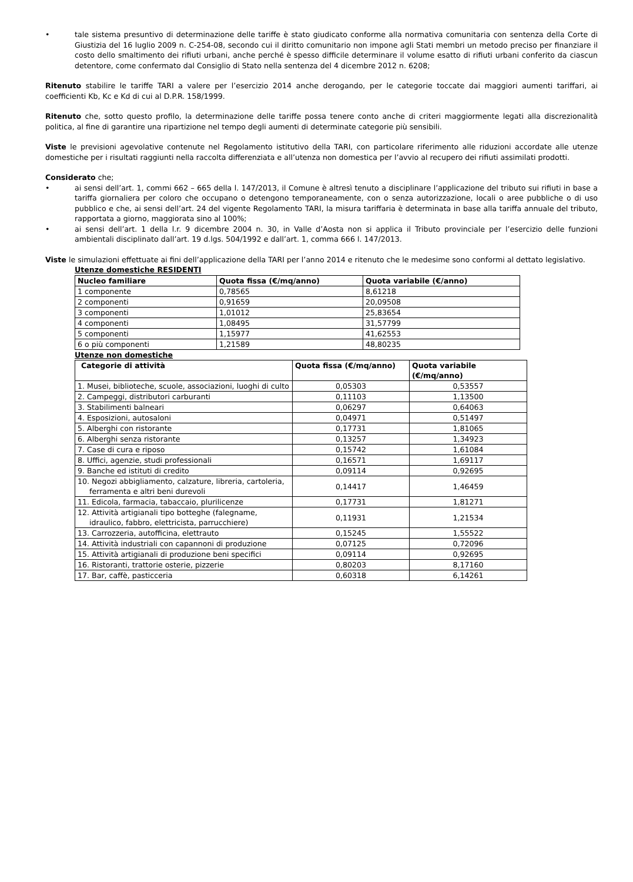• tale sistema presuntivo di determinazione delle tariffe è stato giudicato conforme alla normativa comunitaria con sentenza della Corte di Giustizia del 16 luglio 2009 n. C-254-08, secondo cui il diritto comunitario non impone agli Stati membri un metodo preciso per finanziare il costo dello smaltimento dei rifiuti urbani, anche perché è spesso difficile determinare il volume esatto di rifiuti urbani conferito da ciascun detentore, come confermato dal Consiglio di Stato nella sentenza del 4 dicembre 2012 n. 6208;
Ritenuto stabilire le tariffe TARI a valere per l’esercizio 2014 anche derogando, per le categorie toccate dai maggiori aumenti tariffari, ai coefficienti Kb, Kc e Kd di cui al D.P.R. 158/1999.
Ritenuto che, sotto questo profilo, la determinazione delle tariffe possa tenere conto anche di criteri maggiormente legati alla discrezionalità politica, al fine di garantire una ripartizione nel tempo degli aumenti di determinate categorie più sensibili.
Viste le previsioni agevolative contenute nel Regolamento istitutivo della TARI, con particolare riferimento alle riduzioni accordate alle utenze domestiche per i risultati raggiunti nella raccolta differenziata e all’utenza non domestica per l’avvio al recupero dei rifiuti assimilati prodotti.
Considerato che;
• ai sensi dell’art. 1, commi 662 – 665 della l. 147/2013, il Comune è altresì tenuto a disciplinare l’applicazione del tributo sui rifiuti in base a tariffa giornaliera per coloro che occupano o detengono temporaneamente, con o senza autorizzazione, locali o aree pubbliche o di uso pubblico e che, ai sensi dell’art. 24 del vigente Regolamento TARI, la misura tariffaria è determinata in base alla tariffa annuale del tributo, rapportata a giorno, maggiorata sino al 100%;
• ai sensi dell’art. 1 della l.r. 9 dicembre 2004 n. 30, in Valle d’Aosta non si applica il Tributo provinciale per l’esercizio delle funzioni ambientali disciplinato dall’art. 19 d.lgs. 504/1992 e dall’art. 1, comma 666 l. 147/2013.
Viste le simulazioni effettuate ai fini dell’applicazione della TARI per l’anno 2014 e ritenuto che le medesime sono conformi al dettato legislativo.
Utenze domestiche RESIDENTI
| Nucleo familiare | Quota fissa (€/mq/anno) | Quota variabile (€/anno) |
| --- | --- | --- |
| 1 componente | 0,78565 | 8,61218 |
| 2 componenti | 0,91659 | 20,09508 |
| 3 componenti | 1,01012 | 25,83654 |
| 4 componenti | 1,08495 | 31,57799 |
| 5 componenti | 1,15977 | 41,62553 |
| 6 o più componenti | 1,21589 | 48,80235 |
Utenze non domestiche
| Categorie di attività | Quota fissa (€/mq/anno) | Quota variabile (€/mq/anno) |
| --- | --- | --- |
| 1. Musei, biblioteche, scuole, associazioni, luoghi di culto | 0,05303 | 0,53557 |
| 2. Campeggi, distributori carburanti | 0,11103 | 1,13500 |
| 3. Stabilimenti balneari | 0,06297 | 0,64063 |
| 4. Esposizioni, autosaloni | 0,04971 | 0,51497 |
| 5. Alberghi con ristorante | 0,17731 | 1,81065 |
| 6. Alberghi senza ristorante | 0,13257 | 1,34923 |
| 7. Case di cura e riposo | 0,15742 | 1,61084 |
| 8. Uffici, agenzie, studi professionali | 0,16571 | 1,69117 |
| 9. Banche ed istituti di credito | 0,09114 | 0,92695 |
| 10. Negozi abbigliamento, calzature, libreria, cartoleria, ferramenta e altri beni durevoli | 0,14417 | 1,46459 |
| 11. Edicola, farmacia, tabaccaio, plurilicenze | 0,17731 | 1,81271 |
| 12. Attività artigianali tipo botteghe (falegname, idraulico, fabbro, elettricista, parrucchiere) | 0,11931 | 1,21534 |
| 13. Carrozzeria, autofficina, elettrauto | 0,15245 | 1,55522 |
| 14. Attività industriali con capannoni di produzione | 0,07125 | 0,72096 |
| 15. Attività artigianali di produzione beni specifici | 0,09114 | 0,92695 |
| 16. Ristoranti, trattorie osterie, pizzerie | 0,80203 | 8,17160 |
| 17. Bar, caffè, pasticceria | 0,60318 | 6,14261 |